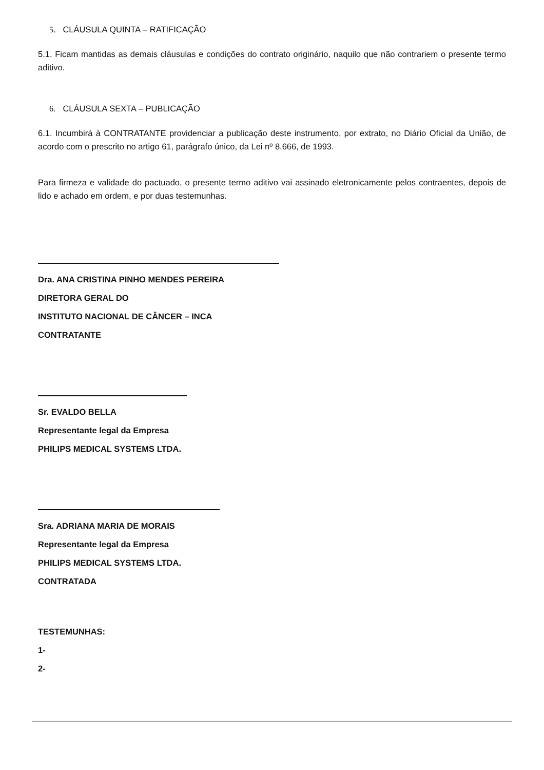5. CLÁUSULA QUINTA – RATIFICAÇÃO
5.1. Ficam mantidas as demais cláusulas e condições do contrato originário, naquilo que não contrariem o presente termo aditivo.
6. CLÁUSULA SEXTA – PUBLICAÇÃO
6.1. Incumbirá à CONTRATANTE providenciar a publicação deste instrumento, por extrato, no Diário Oficial da União, de acordo com o prescrito no artigo 61, parágrafo único, da Lei nº 8.666, de 1993.
Para firmeza e validade do pactuado, o presente termo aditivo vai assinado eletronicamente pelos contraentes, depois de lido e achado em ordem, e por duas testemunhas.
Dra. ANA CRISTINA PINHO MENDES PEREIRA
DIRETORA GERAL DO
INSTITUTO NACIONAL DE CÂNCER – INCA
CONTRATANTE
Sr. EVALDO BELLA
Representante legal da Empresa
PHILIPS MEDICAL SYSTEMS LTDA.
Sra. ADRIANA MARIA DE MORAIS
Representante legal da Empresa
PHILIPS MEDICAL SYSTEMS LTDA.
CONTRATADA
TESTEMUNHAS:
1-
2-